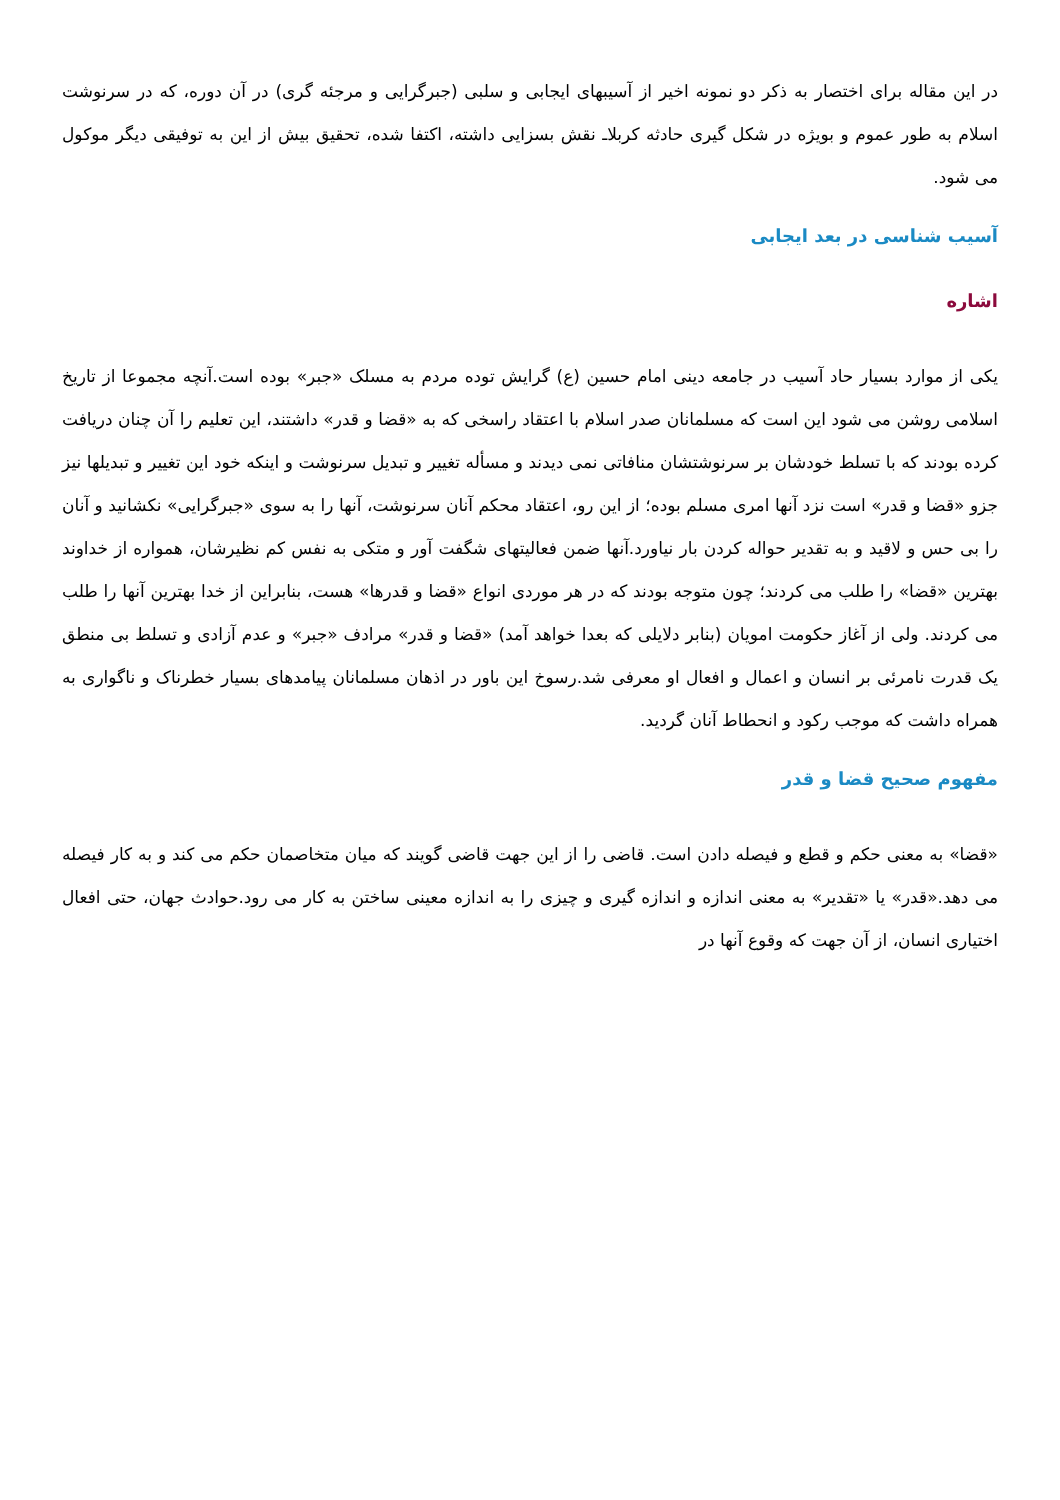در این مقاله برای اختصار به ذکر دو نمونه اخیر از آسیبهای ایجابی و سلبی (جبرگرایی و مرجئه گری) در آن دوره، که در سرنوشت اسلام به طور عموم و بویژه در شکل گیری حادثه کربلاـ نقش بسزایی داشته، اکتفا شده، تحقیق بیش از این به توفیقی دیگر موکول می شود.
آسیب شناسی در بعد ایجابی
اشاره
یکی از موارد بسیار حاد آسیب در جامعه دینی امام حسین (ع) گرایش توده مردم به مسلک «جبر» بوده است.آنچه مجموعا از تاریخ اسلامی روشن می شود این است که مسلمانان صدر اسلام با اعتقاد راسخی که به «قضا و قدر» داشتند، این تعلیم را آن چنان دریافت کرده بودند که با تسلط خودشان بر سرنوشتشان منافاتی نمی دیدند و مسأله تغییر و تبدیل سرنوشت و اینکه خود این تغییر و تبدیلها نیز جزو «قضا و قدر» است نزد آنها امری مسلم بوده؛ از این رو، اعتقاد محکم آنان سرنوشت، آنها را به سوی «جبرگرایی» نکشانید و آنان را بی حس و لاقید و به تقدیر حواله کردن بار نیاورد.آنها ضمن فعالیتهای شگفت آور و متکی به نفس کم نظیرشان، همواره از خداوند بهترین «قضا» را طلب می کردند؛ چون متوجه بودند که در هر موردی انواع «قضا و قدرها» هست، بنابراین از خدا بهترین آنها را طلب می کردند. ولی از آغاز حکومت امویان (بنابر دلایلی که بعدا خواهد آمد) «قضا و قدر» مرادف «جبر» و عدم آزادی و تسلط بی منطق یک قدرت نامرئی بر انسان و اعمال و افعال او معرفی شد.رسوخ این باور در اذهان مسلمانان پیامدهای بسیار خطرناک و ناگواری به همراه داشت که موجب رکود و انحطاط آنان گردید.
مفهوم صحیح قضا و قدر
«قضا» به معنی حکم و قطع و فیصله دادن است. قاضی را از این جهت قاضی گویند که میان متخاصمان حکم می کند و به کار فیصله می دهد.«قدر» یا «تقدیر» به معنی اندازه و اندازه گیری و چیزی را به اندازه معینی ساختن به کار می رود.حوادث جهان، حتی افعال اختیاری انسان، از آن جهت که وقوع آنها در